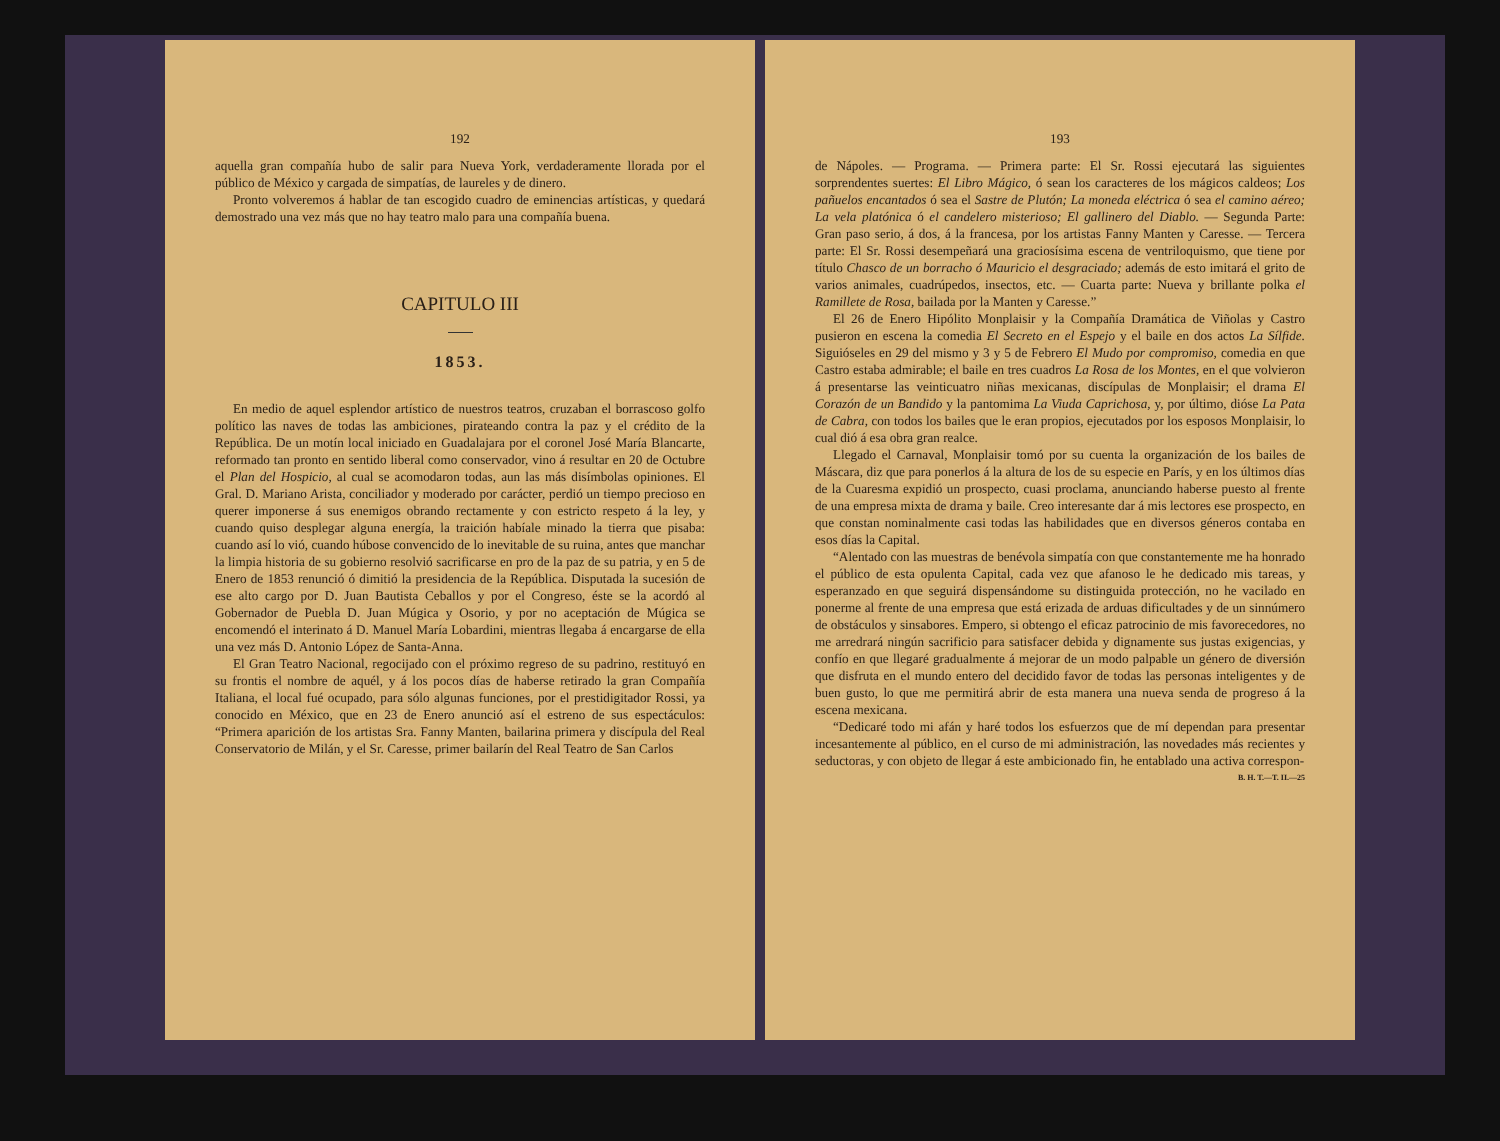192
aquella gran compañía hubo de salir para Nueva York, verdaderamente llorada por el público de México y cargada de simpatías, de laureles y de dinero.
Pronto volveremos á hablar de tan escogido cuadro de eminencias artísticas, y quedará demostrado una vez más que no hay teatro malo para una compañía buena.
CAPITULO III
1853.
En medio de aquel esplendor artístico de nuestros teatros, cruzaban el borrascoso golfo político las naves de todas las ambiciones, pirateando contra la paz y el crédito de la República. De un motín local iniciado en Guadalajara por el coronel José María Blancarte, reformado tan pronto en sentido liberal como conservador, vino á resultar en 20 de Octubre el Plan del Hospicio, al cual se acomodaron todas, aun las más disímbolas opiniones. El Gral. D. Mariano Arista, conciliador y moderado por carácter, perdió un tiempo precioso en querer imponerse á sus enemigos obrando rectamente y con estricto respeto á la ley, y cuando quiso desplegar alguna energía, la traición habíale minado la tierra que pisaba: cuando así lo vió, cuando húbose convencido de lo inevitable de su ruina, antes que manchar la limpia historia de su gobierno resolvió sacrificarse en pro de la paz de su patria, y en 5 de Enero de 1853 renunció ó dimitió la presidencia de la República. Disputada la sucesión de ese alto cargo por D. Juan Bautista Ceballos y por el Congreso, éste se la acordó al Gobernador de Puebla D. Juan Múgica y Osorio, y por no aceptación de Múgica se encomendó el interinato á D. Manuel María Lobardini, mientras llegaba á encargarse de ella una vez más D. Antonio López de Santa-Anna.
El Gran Teatro Nacional, regocijado con el próximo regreso de su padrino, restituyó en su frontis el nombre de aquél, y á los pocos días de haberse retirado la gran Compañía Italiana, el local fué ocupado, para sólo algunas funciones, por el prestidigitador Rossi, ya conocido en México, que en 23 de Enero anunció así el estreno de sus espectáculos: “Primera aparición de los artistas Sra. Fanny Manten, bailarina primera y discípula del Real Conservatorio de Milán, y el Sr. Caresse, primer bailarín del Real Teatro de San Carlos
193
de Nápoles. — Programa. — Primera parte: El Sr. Rossi ejecutará las siguientes sorprendentes suertes: El Libro Mágico, ó sean los caracteres de los mágicos caldeos; Los pañuelos encantados ó sea el Sastre de Plutón; La moneda eléctrica ó sea el camino aéreo; La vela platónica ó el candelero misterioso; El gallinero del Diablo. — Segunda Parte: Gran paso serio, á dos, á la francesa, por los artistas Fanny Manten y Caresse. — Tercera parte: El Sr. Rossi desempeñará una graciosísima escena de ventriloquismo, que tiene por título Chasco de un borracho ó Mauricio el desgraciado; además de esto imitará el grito de varios animales, cuadrúpedos, insectos, etc. — Cuarta parte: Nueva y brillante polka el Ramillete de Rosa, bailada por la Manten y Caresse.”
El 26 de Enero Hipólito Monplaisir y la Compañía Dramática de Viñolas y Castro pusieron en escena la comedia El Secreto en el Espejo y el baile en dos actos La Sílfide. Siguióseles en 29 del mismo y 3 y 5 de Febrero El Mudo por compromiso, comedia en que Castro estaba admirable; el baile en tres cuadros La Rosa de los Montes, en el que volvieron á presentarse las veinticuatro niñas mexicanas, discípulas de Monplaisir; el drama El Corazón de un Bandido y la pantomima La Viuda Caprichosa, y, por último, dióse La Pata de Cabra, con todos los bailes que le eran propios, ejecutados por los esposos Monplaisir, lo cual dió á esa obra gran realce.
Llegado el Carnaval, Monplaisir tomó por su cuenta la organización de los bailes de Máscara, diz que para ponerlos á la altura de los de su especie en París, y en los últimos días de la Cuaresma expidió un prospecto, cuasi proclama, anunciando haberse puesto al frente de una empresa mixta de drama y baile. Creo interesante dar á mis lectores ese prospecto, en que constan nominalmente casi todas las habilidades que en diversos géneros contaba en esos días la Capital.
“Alentado con las muestras de benévola simpatía con que constantemente me ha honrado el público de esta opulenta Capital, cada vez que afanoso le he dedicado mis tareas, y esperanzado en que seguirá dispensándome su distinguida protección, no he vacilado en ponerme al frente de una empresa que está erizada de arduas dificultades y de un sinnúmero de obstáculos y sinsabores. Empero, si obtengo el eficaz patrocinio de mis favorecedores, no me arredrará ningún sacrificio para satisfacer debida y dignamente sus justas exigencias, y confío en que llegaré gradualmente á mejorar de un modo palpable un género de diversión que disfruta en el mundo entero del decidido favor de todas las personas inteligentes y de buen gusto, lo que me permitirá abrir de esta manera una nueva senda de progreso á la escena mexicana.
“Dedicaré todo mi afán y haré todos los esfuerzos que de mí dependan para presentar incesantemente al público, en el curso de mi administración, las novedades más recientes y seductoras, y con objeto de llegar á este ambicionado fin, he entablado una activa correspon-
B. H. T.—T. II.—25